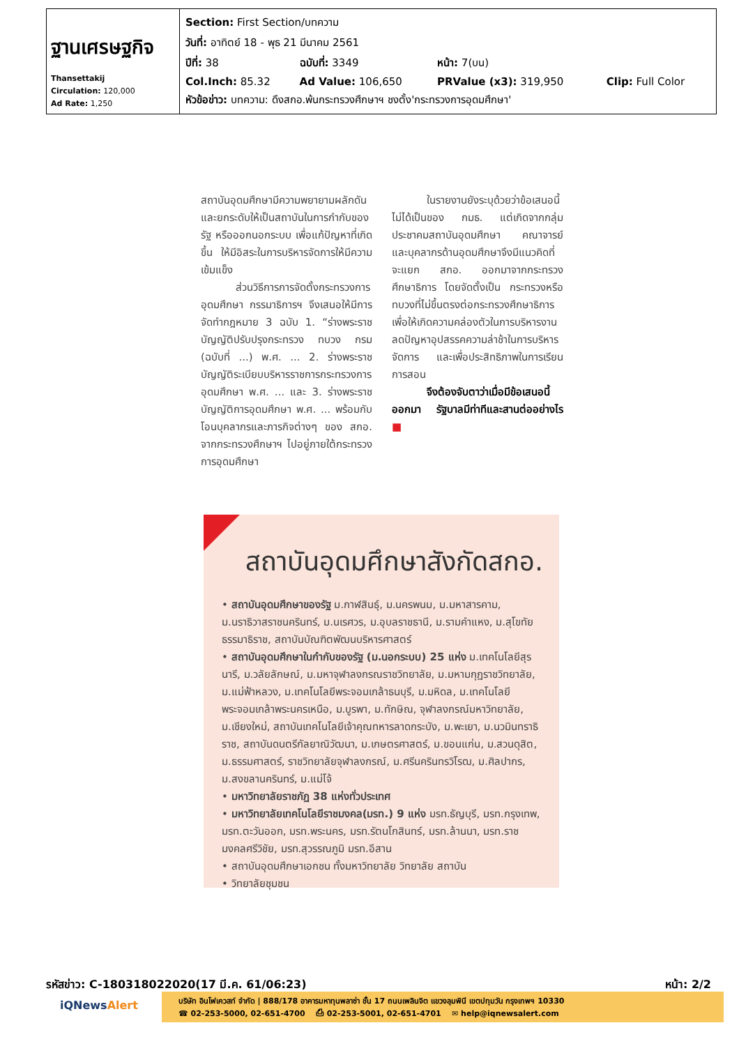| ฐานเศรษฐกิจ Thansettakij Circulation: 120,000 Ad Rate: 1,250 | / Section: First Section/บทความ / / / / / วันที่: อาทิตย์ 18 - พุธ 21 มีนาคม 2561 / / / / / ปีที่: 38 / ฉบับที่: 3349 / หน้า: 7(บน) / / / Col.Inch: 85.32 / Ad Value: 106,650 / PRValue (x3): 319,950 / Clip: Full Color / / หัวข้อข่าว: บทความ: ดึงสกอ.พ้นกระทรวงศึกษาฯ ชงตั้ง'กระทรวงการอุดมศึกษา' / / / / |
สถาบันอุดมศึกษามีความพยายามผลักดันและยกระดับให้เป็นสถาบันในการกำกับของรัฐ หรือออกนอกระบบ เพื่อแก้ปัญหาที่เกิดขึ้น ให้มีอิสระในการบริหารจัดการให้มีความเข้มแข็ง
ส่วนวิธีการการจัดตั้งกระทรวงการอุดมศึกษา กรรมาธิการฯ จึงเสนอให้มีการจัดทำกฎหมาย 3 ฉบับ 1. “ร่างพระราชบัญญัติปรับปรุงกระทรวง ทบวง กรม (ฉบับที่ ...) พ.ศ. ... 2. ร่างพระราชบัญญัติระเบียบบริหารราชการกระทรวงการอุดมศึกษา พ.ศ. ... และ 3. ร่างพระราชบัญญัติการอุดมศึกษา พ.ศ. ... พร้อมกับโอนบุคลากรและภารกิจต่างๆ ของ สกอ. จากกระทรวงศึกษาฯ ไปอยู่ภายใต้กระทรวงการอุดมศึกษา
ในรายงานยังระบุด้วยว่าข้อเสนอนี้ไม่ได้เป็นของ กมธ. แต่เกิดจากกลุ่มประชาคมสถาบันอุดมศึกษา คณาจารย์ และบุคลากรด้านอุดมศึกษาจึงมีแนวคิดที่จะแยก สกอ. ออกมาจากกระทรวงศึกษาธิการ โดยจัดตั้งเป็น กระทรวงหรือทบวงที่ไม่ขึ้นตรงต่อกระทรวงศึกษาธิการ เพื่อให้เกิดความคล่องตัวในการบริหารงาน ลดปัญหาอุปสรรคความล่าช้าในการบริหารจัดการ และเพื่อประสิทธิภาพในการเรียนการสอน
จึงต้องจับตาว่าเมื่อมีข้อเสนอนี้ออกมา รัฐบาลมีท่าทีและสานต่ออย่างไร ■
สถาบันอุดมศึกษาสังกัดสกอ.
• สถาบันอุดมศึกษาของรัฐ ม.กาฬสินธุ์, ม.นครพนม, ม.มหาสารคาม, ม.นราธิวาสราชนครินทร์, ม.นเรศวร, ม.อุบลราชธานี, ม.รามคำแหง, ม.สุโขทัยธรรมาธิราช, สถาบันบัณฑิตพัฒนบริหารศาสตร์
• สถาบันอุดมศึกษาในกำกับของรัฐ (ม.นอกระบบ) 25 แห่ง ม.เทคโนโลยีสุรนารี, ม.วลัยลักษณ์, ม.มหาจุฬาลงกรณราชวิทยาลัย, ม.มหามกุฏราชวิทยาลัย, ม.แม่ฟ้าหลวง, ม.เทคโนโลยีพระจอมเกล้าธนบุรี, ม.มหิดล, ม.เทคโนโลยีพระจอมเกล้าพระนครเหนือ, ม.บูรพา, ม.ทักษิณ, จุฬาลงกรณ์มหาวิทยาลัย, ม.เชียงใหม่, สถาบันเทคโนโลยีเจ้าคุณทหารลาดกระบัง, ม.พะเยา, ม.นวมินทราธิราช, สถาบันดนตรีกัลยาณิวัฒนา, ม.เกษตรศาสตร์, ม.ขอนแก่น, ม.สวนดุสิต, ม.ธรรมศาสตร์, ราชวิทยาลัยจุฬาลงกรณ์, ม.ศรีนครินทรวิโรฒ, ม.ศิลปากร, ม.สงขลานครินทร์, ม.แม่โจ้
• มหาวิทยาลัยราชภัฏ 38 แห่งทั่วประเทศ
• มหาวิทยาลัยเทคโนโลยีราชมงคล(มรท.) 9 แห่ง มรท.ธัญบุรี, มรท.กรุงเทพ, มรท.ตะวันออก, มรท.พระนคร, มรท.รัตนโกสินทร์, มรท.ล้านนา, มรท.ราชมงคลศรีวิชัย, มรท.สุวรรณภูมิ มรท.อีสาน
• สถาบันอุดมศึกษาเอกชน ทั้งมหาวิทยาลัย วิทยาลัย สถาบัน
• วิทยาลัยชุมชน
รหัสข่าว: C-180318022020(17 มี.ค. 61/06:23) หน้า: 2/2
iQNewsAlert
บริษัท อินโฟเควสท์ จำกัด | 888/178 อาคารมหาทุนพลาซ่า ชั้น 17 ถนนเพลินจิต แขวงลุมพินี เขตปทุมวัน กรุงเทพฯ 10330
☎ 02-253-5000, 02-651-4700 ⎙ 02-253-5001, 02-651-4701 ✉ help@iqnewsalert.com